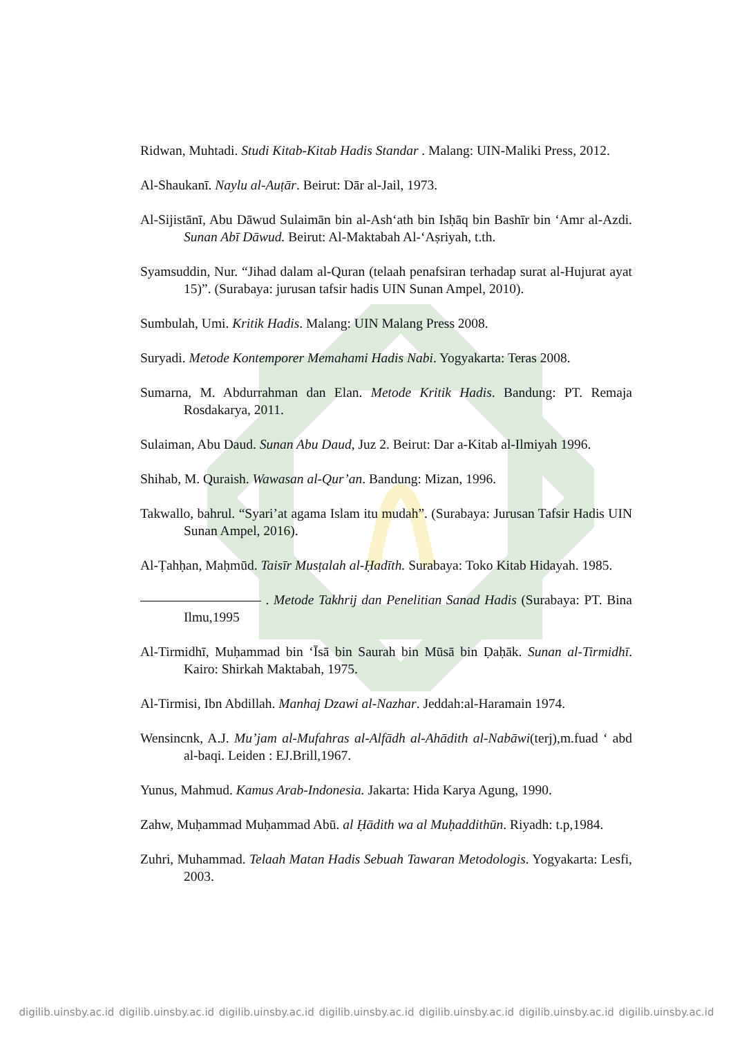Ridwan, Muhtadi. Studi Kitab-Kitab Hadis Standar . Malang: UIN-Maliki Press, 2012.
Al-Shaukanī. Naylu al-Auṭār. Beirut: Dār al-Jail, 1973.
Al-Sijistānī, Abu Dāwud Sulaimān bin al-Ash‘ath bin Isḥāq bin Bashīr bin ‘Amr al-Azdi. Sunan Abī Dāwud. Beirut: Al-Maktabah Al-‘Aṣriyah, t.th.
Syamsuddin, Nur. “Jihad dalam al-Quran (telaah penafsiran terhadap surat al-Hujurat ayat 15)”. (Surabaya: jurusan tafsir hadis UIN Sunan Ampel, 2010).
Sumbulah, Umi. Kritik Hadis. Malang: UIN Malang Press 2008.
Suryadi. Metode Kontemporer Memahami Hadis Nabi. Yogyakarta: Teras 2008.
Sumarna, M. Abdurrahman dan Elan. Metode Kritik Hadis. Bandung: PT. Remaja Rosdakarya, 2011.
Sulaiman, Abu Daud. Sunan Abu Daud, Juz 2. Beirut: Dar a-Kitab al-Ilmiyah 1996.
Shihab, M. Quraish. Wawasan al-Qur’an. Bandung: Mizan, 1996.
Takwallo, bahrul. “Syari’at agama Islam itu mudah”. (Surabaya: Jurusan Tafsir Hadis UIN Sunan Ampel, 2016).
Al-Ṭahḥan, Maḥmūd. Taisīr Musṭalah al-Ḥadīth. Surabaya: Toko Kitab Hidayah. 1985.
. Metode Takhrij dan Penelitian Sanad Hadis (Surabaya: PT. Bina Ilmu,1995
Al-Tirmidhī, Muḥammad bin ‘Īsā bin Saurah bin Mūsā bin Ḍaḥāk. Sunan al-Tirmidhī. Kairo: Shirkah Maktabah, 1975.
Al-Tirmisi, Ibn Abdillah. Manhaj Dzawi al-Nazhar. Jeddah:al-Haramain 1974.
Wensincnk, A.J. Mu’jam al-Mufahras al-Alfādh al-Ahādith al-Nabāwi(terj),m.fuad ‘ abd al-baqi. Leiden : EJ.Brill,1967.
Yunus, Mahmud. Kamus Arab-Indonesia. Jakarta: Hida Karya Agung, 1990.
Zahw, Muḥammad Muḥammad Abū. al Ḥādith wa al Muḥaddithūn. Riyadh: t.p,1984.
Zuhri, Muhammad. Telaah Matan Hadis Sebuah Tawaran Metodologis. Yogyakarta: Lesfi, 2003.
digilib.uinsby.ac.id digilib.uinsby.ac.id digilib.uinsby.ac.id digilib.uinsby.ac.id digilib.uinsby.ac.id digilib.uinsby.ac.id digilib.uinsby.ac.id